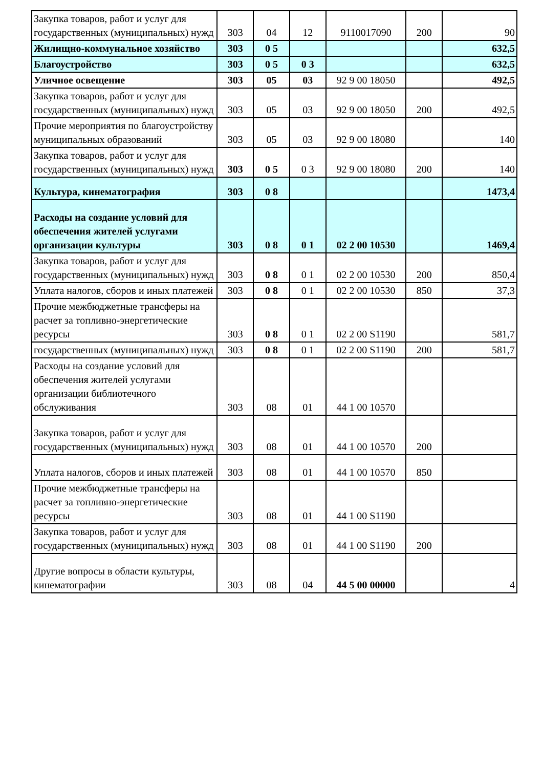| Закупка товаров, работ и услуг для государственных (муниципальных) нужд | 303 | 04 | 12 | 9110017090 | 200 | 90 |
| Жилищно-коммунальное хозяйство | 303 | 0 5 | | | | 632,5 |
| Благоустройство | 303 | 0 5 | 0 3 | | | 632,5 |
| Уличное освещение | 303 | 05 | 03 | 92 9 00 18050 | | 492,5 |
| Закупка товаров, работ и услуг для государственных (муниципальных) нужд | 303 | 05 | 03 | 92 9 00 18050 | 200 | 492,5 |
| Прочие мероприятия по благоустройству муниципальных образований | 303 | 05 | 03 | 92 9 00 18080 | | 140 |
| Закупка товаров, работ и услуг для государственных (муниципальных) нужд | 303 | 0 5 | 0 3 | 92 9 00 18080 | 200 | 140 |
| Культура, кинематография | 303 | 0 8 | | | | 1473,4 |
| Расходы на создание условий для обеспечения жителей услугами организации культуры | 303 | 0 8 | 0 1 | 02 2 00 10530 | | 1469,4 |
| Закупка товаров, работ и услуг для государственных (муниципальных) нужд | 303 | 0 8 | 0 1 | 02 2 00 10530 | 200 | 850,4 |
| Уплата налогов, сборов и иных платежей | 303 | 0 8 | 0 1 | 02 2 00 10530 | 850 | 37,3 |
| Прочие межбюджетные трансферы на расчет за топливно-энергетические ресурсы | 303 | 0 8 | 0 1 | 02 2 00 S1190 | | 581,7 |
| государственных (муниципальных) нужд | 303 | 0 8 | 0 1 | 02 2 00 S1190 | 200 | 581,7 |
| Расходы на создание условий для обеспечения жителей услугами организации библиотечного обслуживания | 303 | 08 | 01 | 44 1 00 10570 | | |
| Закупка товаров, работ и услуг для государственных (муниципальных) нужд | 303 | 08 | 01 | 44 1 00 10570 | 200 | |
| Уплата налогов, сборов и иных платежей | 303 | 08 | 01 | 44 1 00 10570 | 850 | |
| Прочие межбюджетные трансферы на расчет за топливно-энергетические ресурсы | 303 | 08 | 01 | 44 1 00 S1190 | | |
| Закупка товаров, работ и услуг для государственных (муниципальных) нужд | 303 | 08 | 01 | 44 1 00 S1190 | 200 | |
| Другие вопросы в области культуры, кинематографии | 303 | 08 | 04 | 44 5 00 00000 | | 4 |